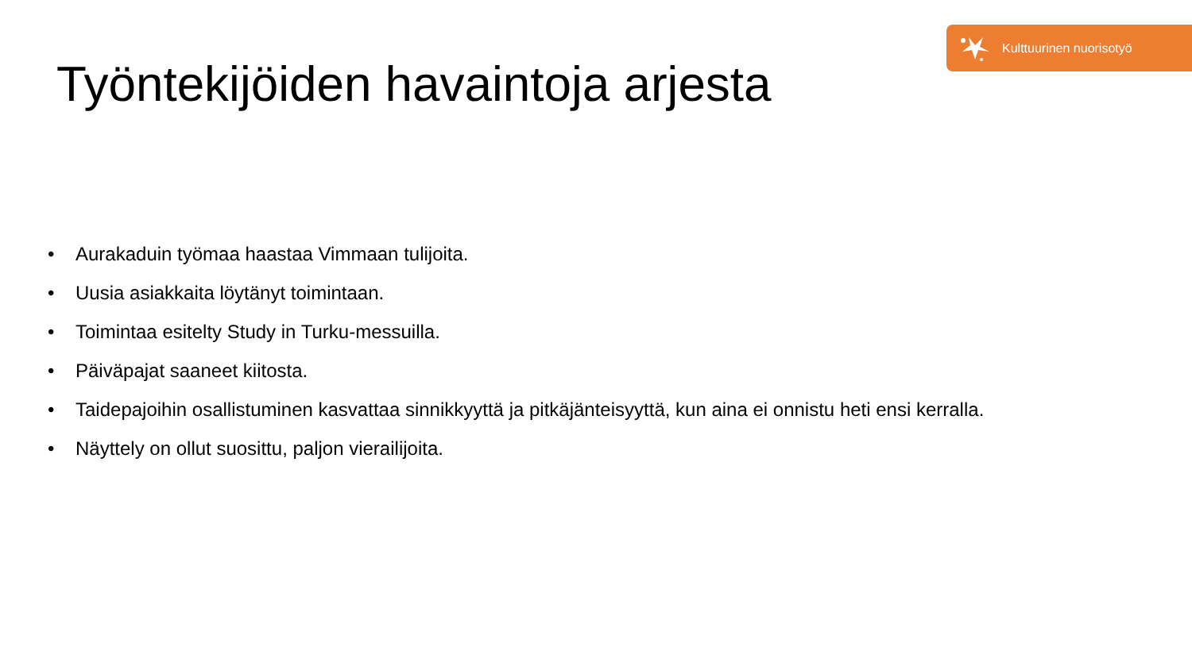Kulttuurinen nuorisotyö
Työntekijöiden havaintoja arjesta
• Aurakaduin työmaa haastaa Vimmaan tulijoita.
• Uusia asiakkaita löytänyt toimintaan.
• Toimintaa esitelty Study in Turku-messuilla.
• Päiväpajat saaneet kiitosta.
• Taidepajoihin osallistuminen kasvattaa sinnikkyyttä ja pitkäjänteisyyttä, kun aina ei onnistu heti ensi kerralla.
• Näyttely on ollut suosittu, paljon vierailijoita.